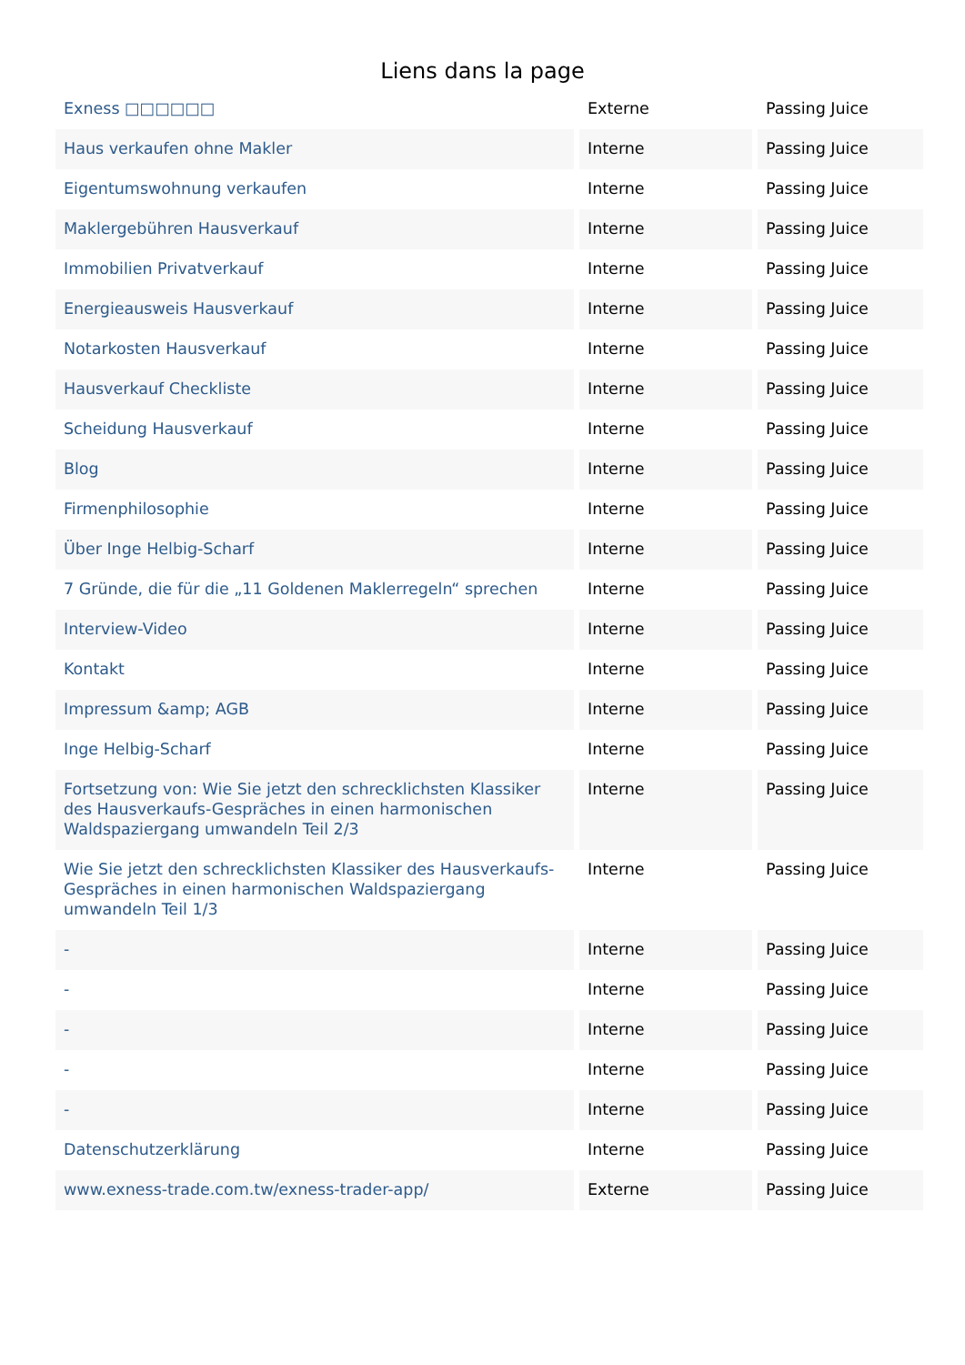Liens dans la page
| Exness □□□□□□ | Externe | Passing Juice |
| Haus verkaufen ohne Makler | Interne | Passing Juice |
| Eigentumswohnung verkaufen | Interne | Passing Juice |
| Maklergebühren Hausverkauf | Interne | Passing Juice |
| Immobilien Privatverkauf | Interne | Passing Juice |
| Energieausweis Hausverkauf | Interne | Passing Juice |
| Notarkosten Hausverkauf | Interne | Passing Juice |
| Hausverkauf Checkliste | Interne | Passing Juice |
| Scheidung Hausverkauf | Interne | Passing Juice |
| Blog | Interne | Passing Juice |
| Firmenphilosophie | Interne | Passing Juice |
| Über Inge Helbig-Scharf | Interne | Passing Juice |
| 7 Gründe, die für die „11 Goldenen Maklerregeln“ sprechen | Interne | Passing Juice |
| Interview-Video | Interne | Passing Juice |
| Kontakt | Interne | Passing Juice |
| Impressum &amp; AGB | Interne | Passing Juice |
| Inge Helbig-Scharf | Interne | Passing Juice |
| Fortsetzung von: Wie Sie jetzt den schrecklichsten Klassiker des Hausverkaufs-Gespräches in einen harmonischen Waldspaziergang umwandeln Teil 2/3 | Interne | Passing Juice |
| Wie Sie jetzt den schrecklichsten Klassiker des Hausverkaufs-Gespräches in einen harmonischen Waldspaziergang umwandeln Teil 1/3 | Interne | Passing Juice |
| - | Interne | Passing Juice |
| - | Interne | Passing Juice |
| - | Interne | Passing Juice |
| - | Interne | Passing Juice |
| - | Interne | Passing Juice |
| Datenschutzerklärung | Interne | Passing Juice |
| www.exness-trade.com.tw/exness-trader-app/ | Externe | Passing Juice |